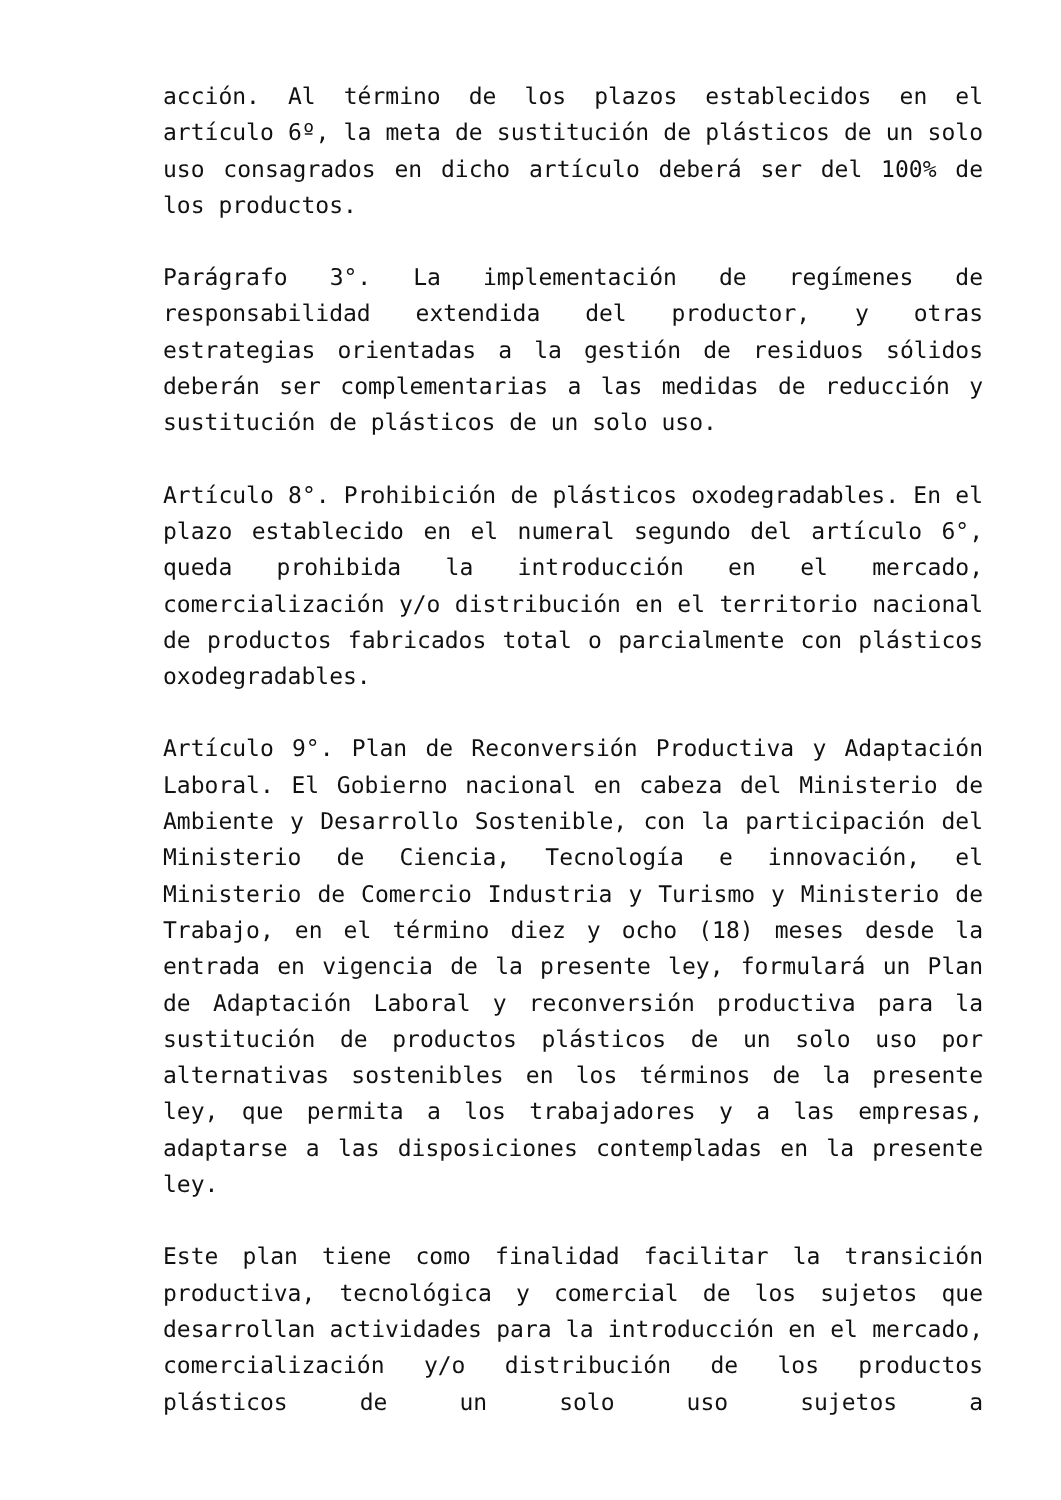acción. Al término de los plazos establecidos en el artículo 6º, la meta de sustitución de plásticos de un solo uso consagrados en dicho artículo deberá ser del 100% de los productos.
Parágrafo 3°. La implementación de regímenes de responsabilidad extendida del productor, y otras estrategias orientadas a la gestión de residuos sólidos deberán ser complementarias a las medidas de reducción y sustitución de plásticos de un solo uso.
Artículo 8°. Prohibición de plásticos oxodegradables. En el plazo establecido en el numeral segundo del artículo 6°, queda prohibida la introducción en el mercado, comercialización y/o distribución en el territorio nacional de productos fabricados total o parcialmente con plásticos oxodegradables.
Artículo 9°. Plan de Reconversión Productiva y Adaptación Laboral. El Gobierno nacional en cabeza del Ministerio de Ambiente y Desarrollo Sostenible, con la participación del Ministerio de Ciencia, Tecnología e innovación, el Ministerio de Comercio Industria y Turismo y Ministerio de Trabajo, en el término diez y ocho (18) meses desde la entrada en vigencia de la presente ley, formulará un Plan de Adaptación Laboral y reconversión productiva para la sustitución de productos plásticos de un solo uso por alternativas sostenibles en los términos de la presente ley, que permita a los trabajadores y a las empresas, adaptarse a las disposiciones contempladas en la presente ley.
Este plan tiene como finalidad facilitar la transición productiva, tecnológica y comercial de los sujetos que desarrollan actividades para la introducción en el mercado, comercialización y/o distribución de los productos plásticos de un solo uso sujetos a